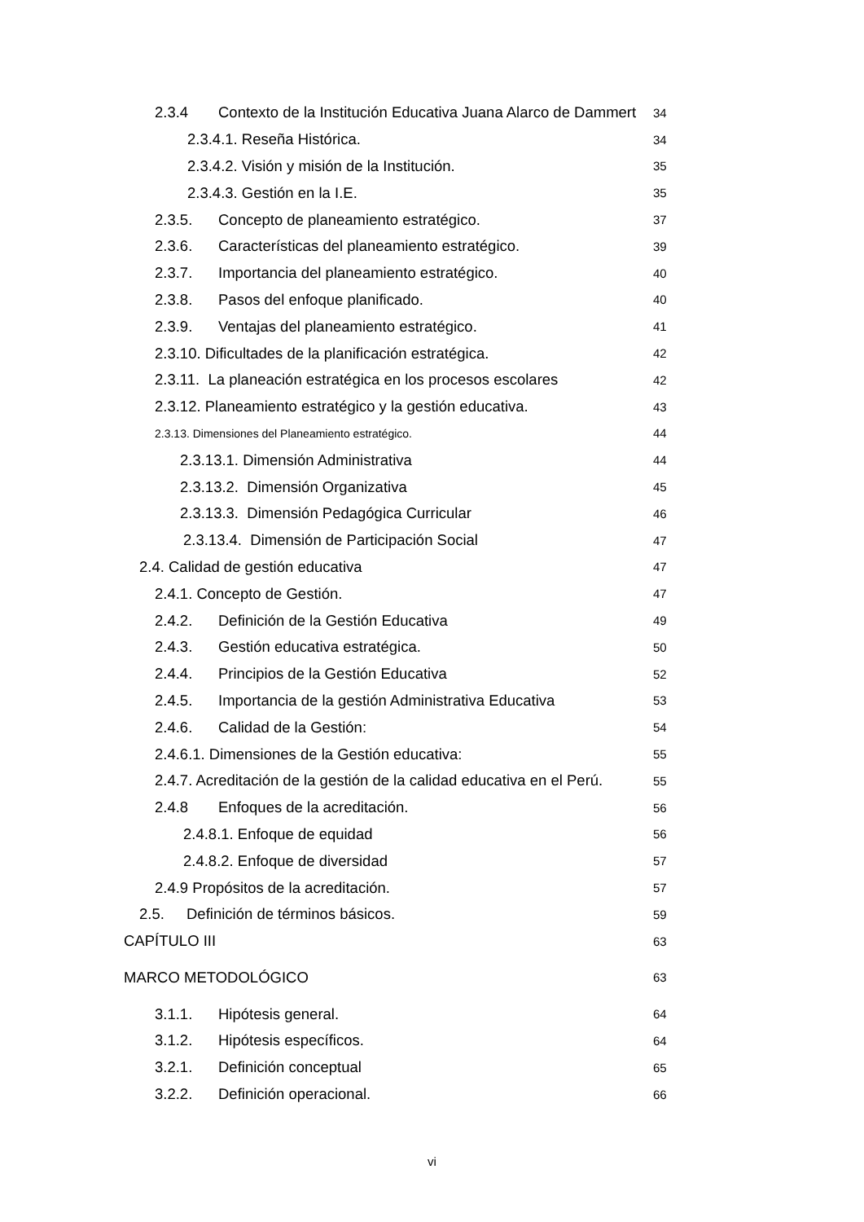2.3.4 Contexto de la Institución Educativa Juana Alarco de Dammert 34
2.3.4.1. Reseña Histórica. 34
2.3.4.2. Visión y misión de la Institución. 35
2.3.4.3. Gestión en la I.E. 35
2.3.5. Concepto de planeamiento estratégico. 37
2.3.6. Características del planeamiento estratégico. 39
2.3.7. Importancia del planeamiento estratégico. 40
2.3.8. Pasos del enfoque planificado. 40
2.3.9. Ventajas del planeamiento estratégico. 41
2.3.10. Dificultades de la planificación estratégica. 42
2.3.11. La planeación estratégica en los procesos escolares 42
2.3.12. Planeamiento estratégico y la gestión educativa. 43
2.3.13. Dimensiones del Planeamiento estratégico. 44
2.3.13.1. Dimensión Administrativa 44
2.3.13.2. Dimensión Organizativa 45
2.3.13.3. Dimensión Pedagógica Curricular 46
2.3.13.4. Dimensión de Participación Social 47
2.4. Calidad de gestión educativa 47
2.4.1. Concepto de Gestión. 47
2.4.2. Definición de la Gestión Educativa 49
2.4.3. Gestión educativa estratégica. 50
2.4.4. Principios de la Gestión Educativa 52
2.4.5. Importancia de la gestión Administrativa Educativa 53
2.4.6. Calidad de la Gestión: 54
2.4.6.1. Dimensiones de la Gestión educativa: 55
2.4.7. Acreditación de la gestión de la calidad educativa en el Perú. 55
2.4.8 Enfoques de la acreditación. 56
2.4.8.1. Enfoque de equidad 56
2.4.8.2. Enfoque de diversidad 57
2.4.9 Propósitos de la acreditación. 57
2.5. Definición de términos básicos. 59
CAPÍTULO III 63
MARCO METODOLÓGICO 63
3.1.1. Hipótesis general. 64
3.1.2. Hipótesis específicos. 64
3.2.1. Definición conceptual 65
3.2.2. Definición operacional. 66
vi